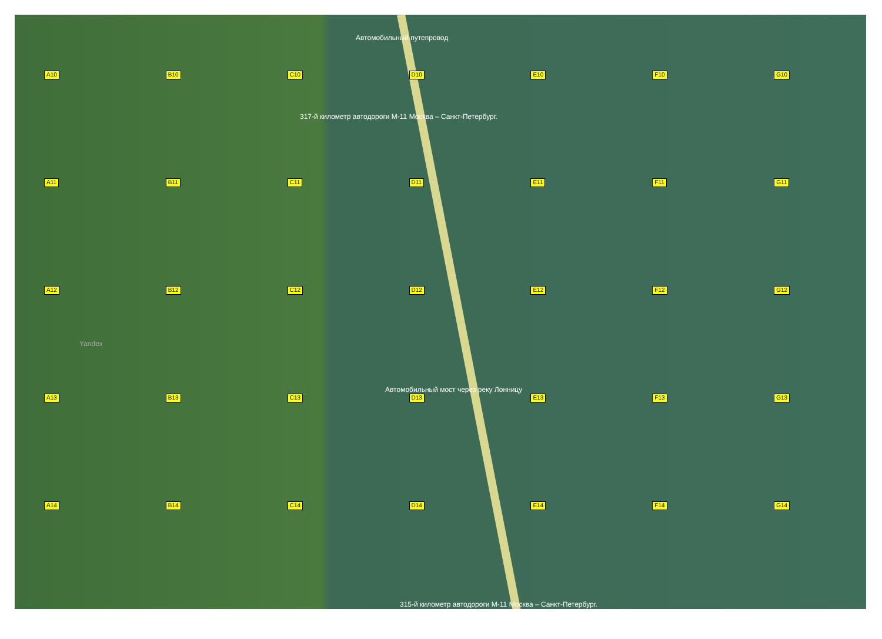Автомобильный путепровод
317-й километр автодороги М-11 Москва – Санкт-Петербург.
Автомобильный мост через реку Лонницу
315-й километр автодороги М-11 Москва – Санкт-Петербург.
Yandex
A10 B10 C10 D10 E10 F10 G10 A11 B11 C11 D11 E11 F11 G11 A12 B12 C12 D12 E12 F12 G12 A13 B13 C13 D13 E13 F13 G13 A14 B14 C14 D14 E14 F14 G14